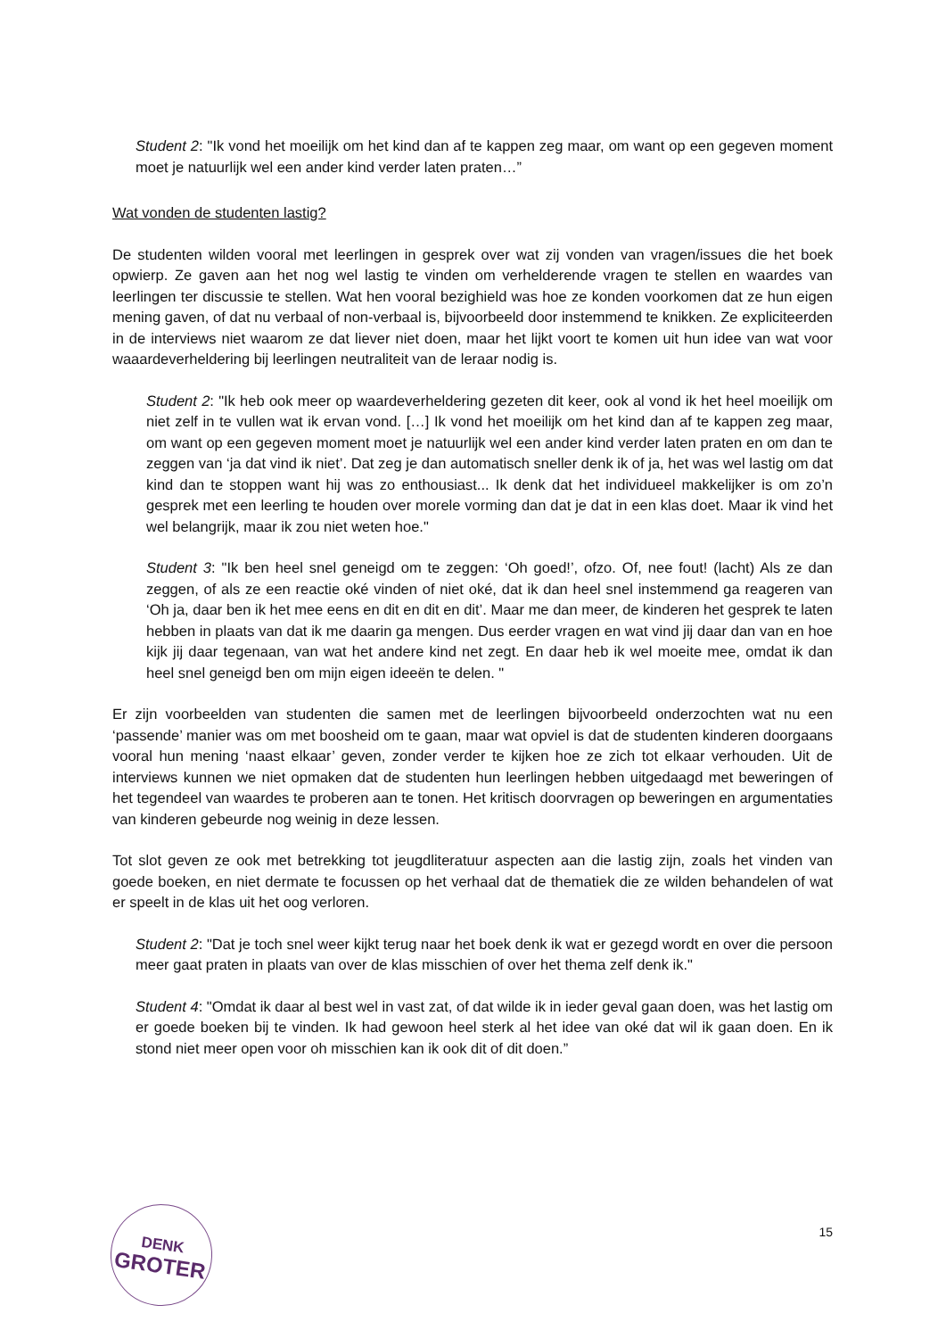Student 2: "Ik vond het moeilijk om het kind dan af te kappen zeg maar, om want op een gegeven moment moet je natuurlijk wel een ander kind verder laten praten…”
Wat vonden de studenten lastig?
De studenten wilden vooral met leerlingen in gesprek over wat zij vonden van vragen/issues die het boek opwierp. Ze gaven aan het nog wel lastig te vinden om verhelderende vragen te stellen en waardes van leerlingen ter discussie te stellen. Wat hen vooral bezighield was hoe ze konden voorkomen dat ze hun eigen mening gaven, of dat nu verbaal of non-verbaal is, bijvoorbeeld door instemmend te knikken. Ze expliciteerden in de interviews niet waarom ze dat liever niet doen, maar het lijkt voort te komen uit hun idee van wat voor waaardeverheldering bij leerlingen neutraliteit van de leraar nodig is.
Student 2: "Ik heb ook meer op waardeverheldering gezeten dit keer, ook al vond ik het heel moeilijk om niet zelf in te vullen wat ik ervan vond. […] Ik vond het moeilijk om het kind dan af te kappen zeg maar, om want op een gegeven moment moet je natuurlijk wel een ander kind verder laten praten en om dan te zeggen van ‘ja dat vind ik niet’. Dat zeg je dan automatisch sneller denk ik of ja, het was wel lastig om dat kind dan te stoppen want hij was zo enthousiast... Ik denk dat het individueel makkelijker is om zo’n gesprek met een leerling te houden over morele vorming dan dat je dat in een klas doet. Maar ik vind het wel belangrijk, maar ik zou niet weten hoe."
Student 3: "Ik ben heel snel geneigd om te zeggen: ‘Oh goed!’, ofzo. Of, nee fout! (lacht) Als ze dan zeggen, of als ze een reactie oké vinden of niet oké, dat ik dan heel snel instemmend ga reageren van ‘Oh ja, daar ben ik het mee eens en dit en dit en dit’. Maar me dan meer, de kinderen het gesprek te laten hebben in plaats van dat ik me daarin ga mengen. Dus eerder vragen en wat vind jij daar dan van en hoe kijk jij daar tegenaan, van wat het andere kind net zegt. En daar heb ik wel moeite mee, omdat ik dan heel snel geneigd ben om mijn eigen ideeën te delen. "
Er zijn voorbeelden van studenten die samen met de leerlingen bijvoorbeeld onderzochten wat nu een ‘passende’ manier was om met boosheid om te gaan, maar wat opviel is dat de studenten kinderen doorgaans vooral hun mening ‘naast elkaar’ geven, zonder verder te kijken hoe ze zich tot elkaar verhouden. Uit de interviews kunnen we niet opmaken dat de studenten hun leerlingen hebben uitgedaagd met beweringen of het tegendeel van waardes te proberen aan te tonen. Het kritisch doorvragen op beweringen en argumentaties van kinderen gebeurde nog weinig in deze lessen.
Tot slot geven ze ook met betrekking tot jeugdliteratuur aspecten aan die lastig zijn, zoals het vinden van goede boeken, en niet dermate te focussen op het verhaal dat de thematiek die ze wilden behandelen of wat er speelt in de klas uit het oog verloren.
Student 2: "Dat je toch snel weer kijkt terug naar het boek denk ik wat er gezegd wordt en over die persoon meer gaat praten in plaats van over de klas misschien of over het thema zelf denk ik."
Student 4: "Omdat ik daar al best wel in vast zat, of dat wilde ik in ieder geval gaan doen, was het lastig om er goede boeken bij te vinden. Ik had gewoon heel sterk al het idee van oké dat wil ik gaan doen. En ik stond niet meer open voor oh misschien kan ik ook dit of dit doen.”
DENK
GROTER
15